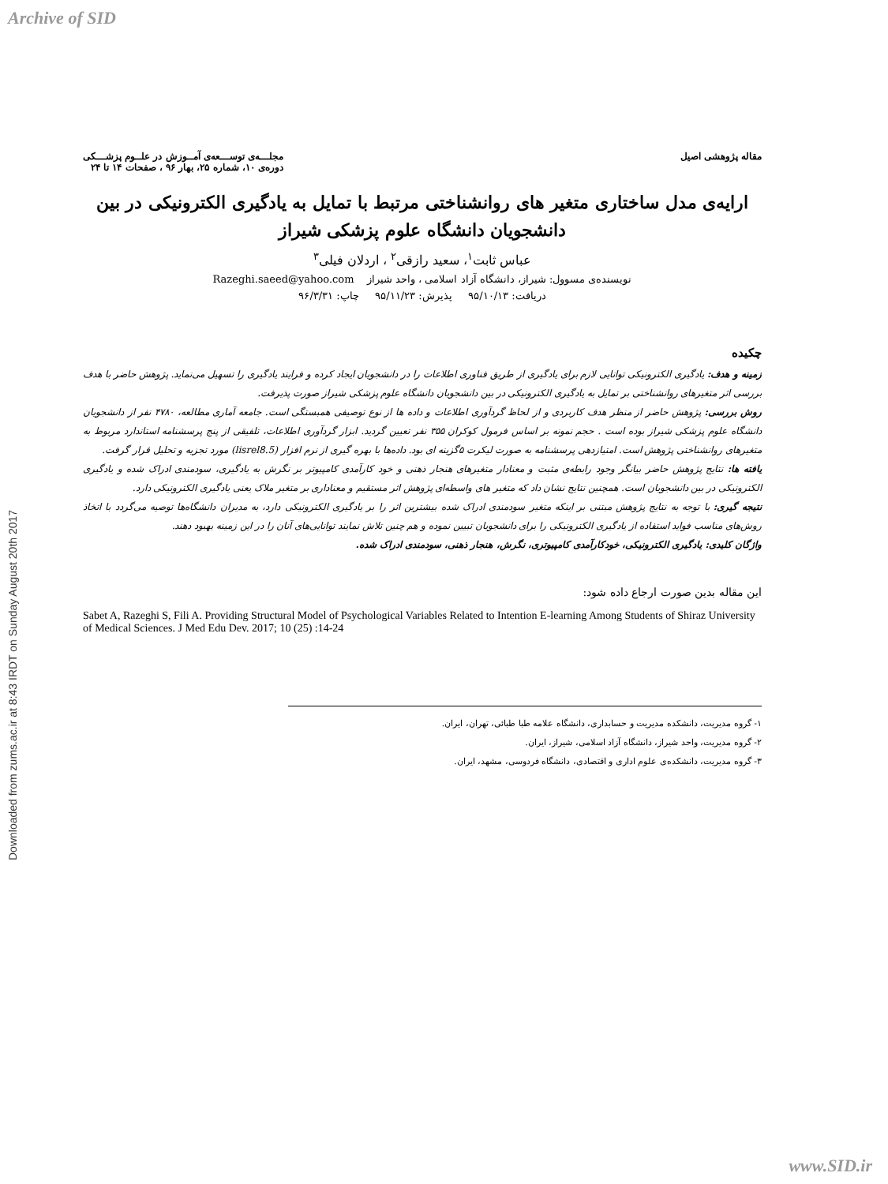Archive of SID
Downloaded from zums.ac.ir at 8:43 IRDT on Sunday August 20th 2017
مقاله پژوهشی اصیل مجلـــه‌ی توســـعه‌ی آمــوزش در علــوم پزشـــکی
دوره‌ی ۱۰، شماره ۲۵، بهار ۹۶ ، صفحات ۱۴ تا ۲۴
ارایه‌ی مدل ساختاری متغیر های روانشناختی مرتبط با تمایل به یادگیری الکترونیکی در بین دانشجویان دانشگاه علوم پزشکی شیراز
عباس ثابت<sup>۱</sup>، سعید رازقی<sup>۲</sup> ، اردلان فیلی<sup>۳</sup>
نویسنده‌ی مسوول: شیراز، دانشگاه آزاد اسلامی ، واحد شیراز Razeghi.saeed@yahoo.com
دریافت: ۹۵/۱۰/۱۳ پذیرش: ۹۵/۱۱/۲۳ چاپ: ۹۶/۳/۳۱
چکیده
زمینه و هدف: یادگیری الکترونیکی توانایی لازم برای یادگیری از طریق فناوری اطلاعات را در دانشجویان ایجاد کرده و فرایند یادگیری را تسهیل می‌نماید. پژوهش حاضر با هدف بررسی اثر متغیرهای روانشناختی بر تمایل به یادگیری الکترونیکی در بین دانشجویان دانشگاه علوم پزشکی شیراز صورت پذیرفت.
روش بررسی: پژوهش حاضر از منظر هدف کاربردی و از لحاظ گردآوری اطلاعات و داده ها از نوع توصیفی همبستگی است. جامعه آماری مطالعه، ۴۷۸۰ نفر از دانشجویان دانشگاه علوم پزشکی شیراز بوده است . حجم نمونه بر اساس فرمول کوکران ۳۵۵ نفر تعیین گردید. ابزار گردآوری اطلاعات، تلفیقی از پنج پرسشنامه استاندارد مربوط به متغیرهای روانشناختی پژوهش است. امتیازدهی پرسشنامه به صورت لیکرت ۵گزینه ای بود. داده‌ها با بهره گیری از نرم افزار (lisrel8.5) مورد تجزیه و تحلیل قرار گرفت.
یافته ها: نتایج پژوهش حاضر بیانگر وجود رابطه‌ی مثبت و معنادار متغیرهای هنجار ذهنی و خود کارآمدی کامپیوتر بر نگرش به یادگیری، سودمندی ادراک شده و یادگیری الکترونیکی در بین دانشجویان است. همچنین نتایج نشان داد که متغیر های واسطه‌ای پژوهش اثر مستقیم و معناداری بر متغیر ملاک یعنی یادگیری الکترونیکی دارد.
نتیجه گیری: با توجه به نتایج پژوهش مبتنی بر اینکه متغیر سودمندی ادراک شده بیشترین اثر را بر یادگیری الکترونیکی دارد، به مدیران دانشگاه‌ها توصیه می‌گردد با اتخاذ روش‌های مناسب فواید استفاده از یادگیری الکترونیکی را برای دانشجویان تبیین نموده و هم چنین تلاش نمایند توانایی‌های آنان را در این زمینه بهبود دهند.
واژگان کلیدی: یادگیری الکترونیکی، خودکارآمدی کامپیوتری، نگرش، هنجار ذهنی، سودمندی ادراک شده.
این مقاله بدین صورت ارجاع داده شود:
Sabet A, Razeghi S, Fili A. Providing Structural Model of Psychological Variables Related to Intention E-learning Among Students of Shiraz University of Medical Sciences. J Med Edu Dev. 2017; 10 (25) :14-24
۱- گروه مدیریت، دانشکده مدیریت و حسابداری، دانشگاه علامه طبا طبائی، تهران، ایران.
۲- گروه مدیریت، واحد شیراز، دانشگاه آزاد اسلامی، شیراز، ایران.
۳- گروه مدیریت، دانشکده‌ی علوم اداری و اقتصادی، دانشگاه فردوسی، مشهد، ایران.
www.SID.ir